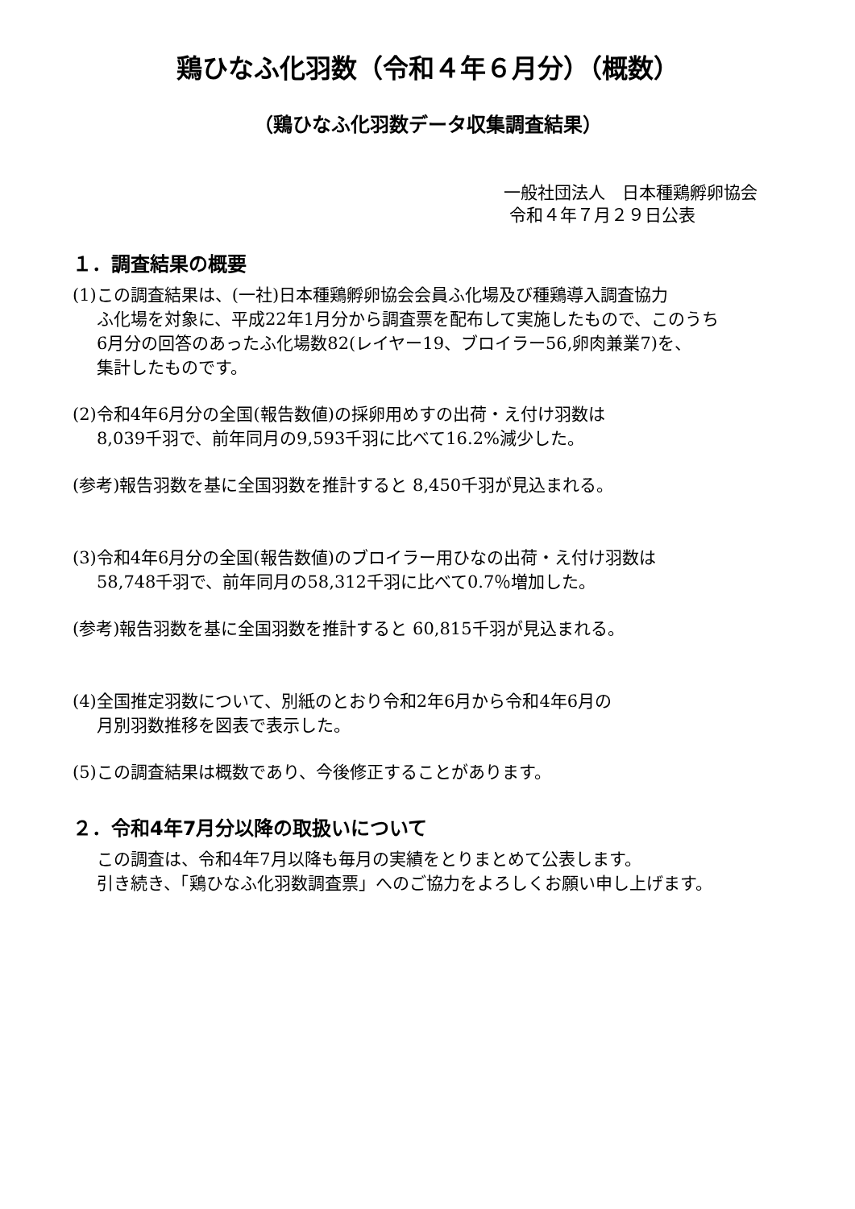鶏ひなふ化羽数（令和４年６月分）（概数）
（鶏ひなふ化羽数データ収集調査結果）
一般社団法人　日本種鶏孵卵協会
令和４年７月２９日公表
１．調査結果の概要
(1)この調査結果は、(一社)日本種鶏孵卵協会会員ふ化場及び種鶏導入調査協力
ふ化場を対象に、平成22年1月分から調査票を配布して実施したもので、このうち
6月分の回答のあったふ化場数82(レイヤー19、ブロイラー56,卵肉兼業7)を、
集計したものです。
(2)令和4年6月分の全国(報告数値)の採卵用めすの出荷・え付け羽数は
8,039千羽で、前年同月の9,593千羽に比べて16.2%減少した。
(参考)報告羽数を基に全国羽数を推計すると 8,450千羽が見込まれる。
(3)令和4年6月分の全国(報告数値)のブロイラー用ひなの出荷・え付け羽数は
58,748千羽で、前年同月の58,312千羽に比べて0.7％増加した。
(参考)報告羽数を基に全国羽数を推計すると 60,815千羽が見込まれる。
(4)全国推定羽数について、別紙のとおり令和2年6月から令和4年6月の
月別羽数推移を図表で表示した。
(5)この調査結果は概数であり、今後修正することがあります。
２．令和4年7月分以降の取扱いについて
この調査は、令和4年7月以降も毎月の実績をとりまとめて公表します。
引き続き、「鶏ひなふ化羽数調査票」へのご協力をよろしくお願い申し上げます。